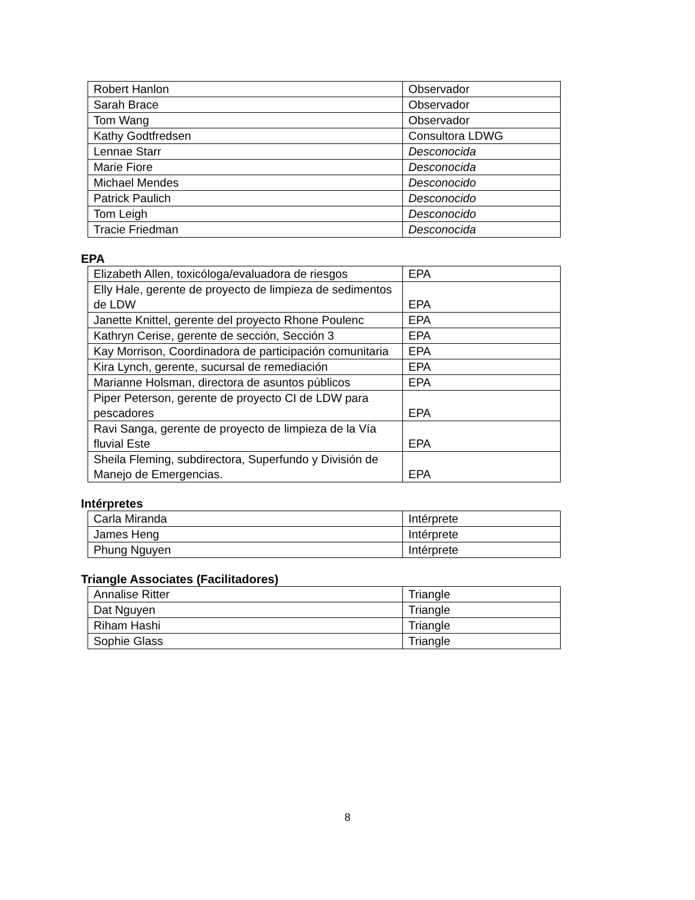| Robert Hanlon | Observador |
| Sarah Brace | Observador |
| Tom Wang | Observador |
| Kathy Godtfredsen | Consultora LDWG |
| Lennae Starr | Desconocida |
| Marie Fiore | Desconocida |
| Michael Mendes | Desconocido |
| Patrick Paulich | Desconocido |
| Tom Leigh | Desconocido |
| Tracie Friedman | Desconocida |
EPA
| Elizabeth Allen, toxicóloga/evaluadora de riesgos | EPA |
| Elly Hale, gerente de proyecto de limpieza de sedimentos de LDW | EPA |
| Janette Knittel, gerente del proyecto Rhone Poulenc | EPA |
| Kathryn Cerise, gerente de sección, Sección 3 | EPA |
| Kay Morrison, Coordinadora de participación comunitaria | EPA |
| Kira Lynch, gerente, sucursal de remediación | EPA |
| Marianne Holsman, directora de asuntos públicos | EPA |
| Piper Peterson, gerente de proyecto CI de LDW para pescadores | EPA |
| Ravi Sanga, gerente de proyecto de limpieza de la Vía fluvial Este | EPA |
| Sheila Fleming, subdirectora, Superfundo y División de Manejo de Emergencias. | EPA |
Intérpretes
| Carla Miranda | Intérprete |
| James Heng | Intérprete |
| Phung Nguyen | Intérprete |
Triangle Associates (Facilitadores)
| Annalise Ritter | Triangle |
| Dat Nguyen | Triangle |
| Riham Hashi | Triangle |
| Sophie Glass | Triangle |
8